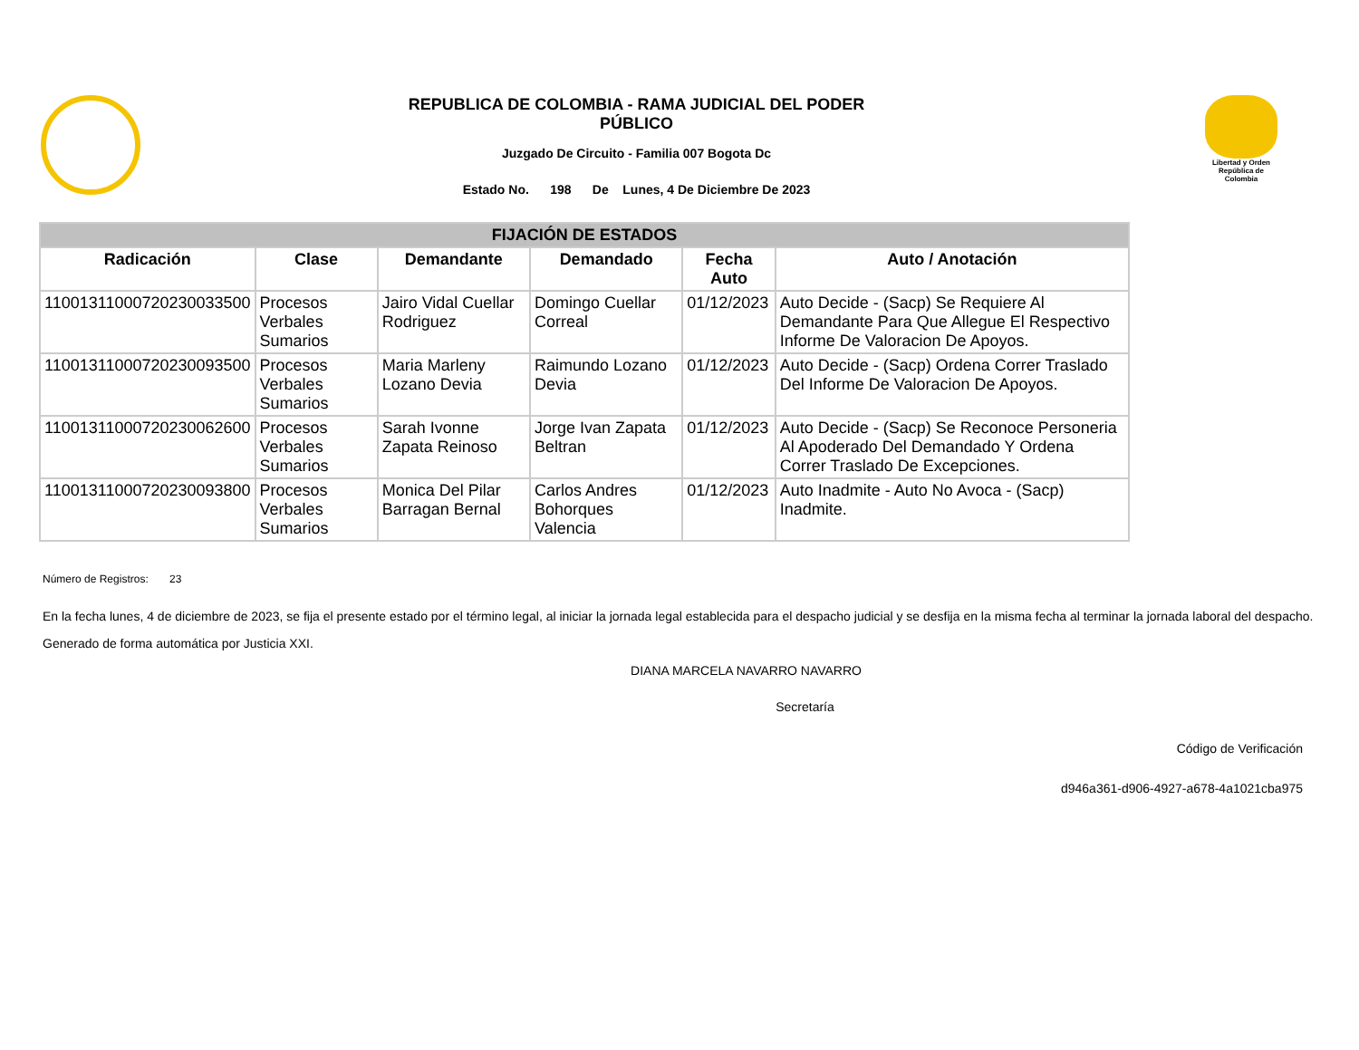REPUBLICA DE COLOMBIA - RAMA JUDICIAL DEL PODER
PÚBLICO
Juzgado De Circuito - Familia 007 Bogota Dc
Estado No. 198 De Lunes, 4 De Diciembre De 2023
Libertad y Orden
República de Colombia
| FIJACIÓN DE ESTADOS | | | | | |
| --- | --- | --- | --- | --- | --- |
| Radicación | Clase | Demandante | Demandado | Fecha Auto | Auto / Anotación |
| 11001311000720230033500 | Procesos Verbales Sumarios | Jairo Vidal Cuellar Rodriguez | Domingo Cuellar Correal | 01/12/2023 | Auto Decide - (Sacp) Se Requiere Al Demandante Para Que Allegue El Respectivo Informe De Valoracion De Apoyos. |
| 11001311000720230093500 | Procesos Verbales Sumarios | Maria Marleny Lozano Devia | Raimundo Lozano Devia | 01/12/2023 | Auto Decide - (Sacp) Ordena Correr Traslado Del Informe De Valoracion De Apoyos. |
| 11001311000720230062600 | Procesos Verbales Sumarios | Sarah Ivonne Zapata Reinoso | Jorge Ivan Zapata Beltran | 01/12/2023 | Auto Decide - (Sacp) Se Reconoce Personeria Al Apoderado Del Demandado Y Ordena Correr Traslado De Excepciones. |
| 11001311000720230093800 | Procesos Verbales Sumarios | Monica Del Pilar Barragan Bernal | Carlos Andres Bohorques Valencia | 01/12/2023 | Auto Inadmite - Auto No Avoca - (Sacp) Inadmite. |
Número de Registros: 23
En la fecha lunes, 4 de diciembre de 2023, se fija el presente estado por el término legal, al iniciar la jornada legal establecida para el despacho judicial y se desfija en la misma fecha al terminar la jornada laboral del despacho.
Generado de forma automática por Justicia XXI.
DIANA MARCELA NAVARRO NAVARRO
Secretaría
Código de Verificación
d946a361-d906-4927-a678-4a1021cba975